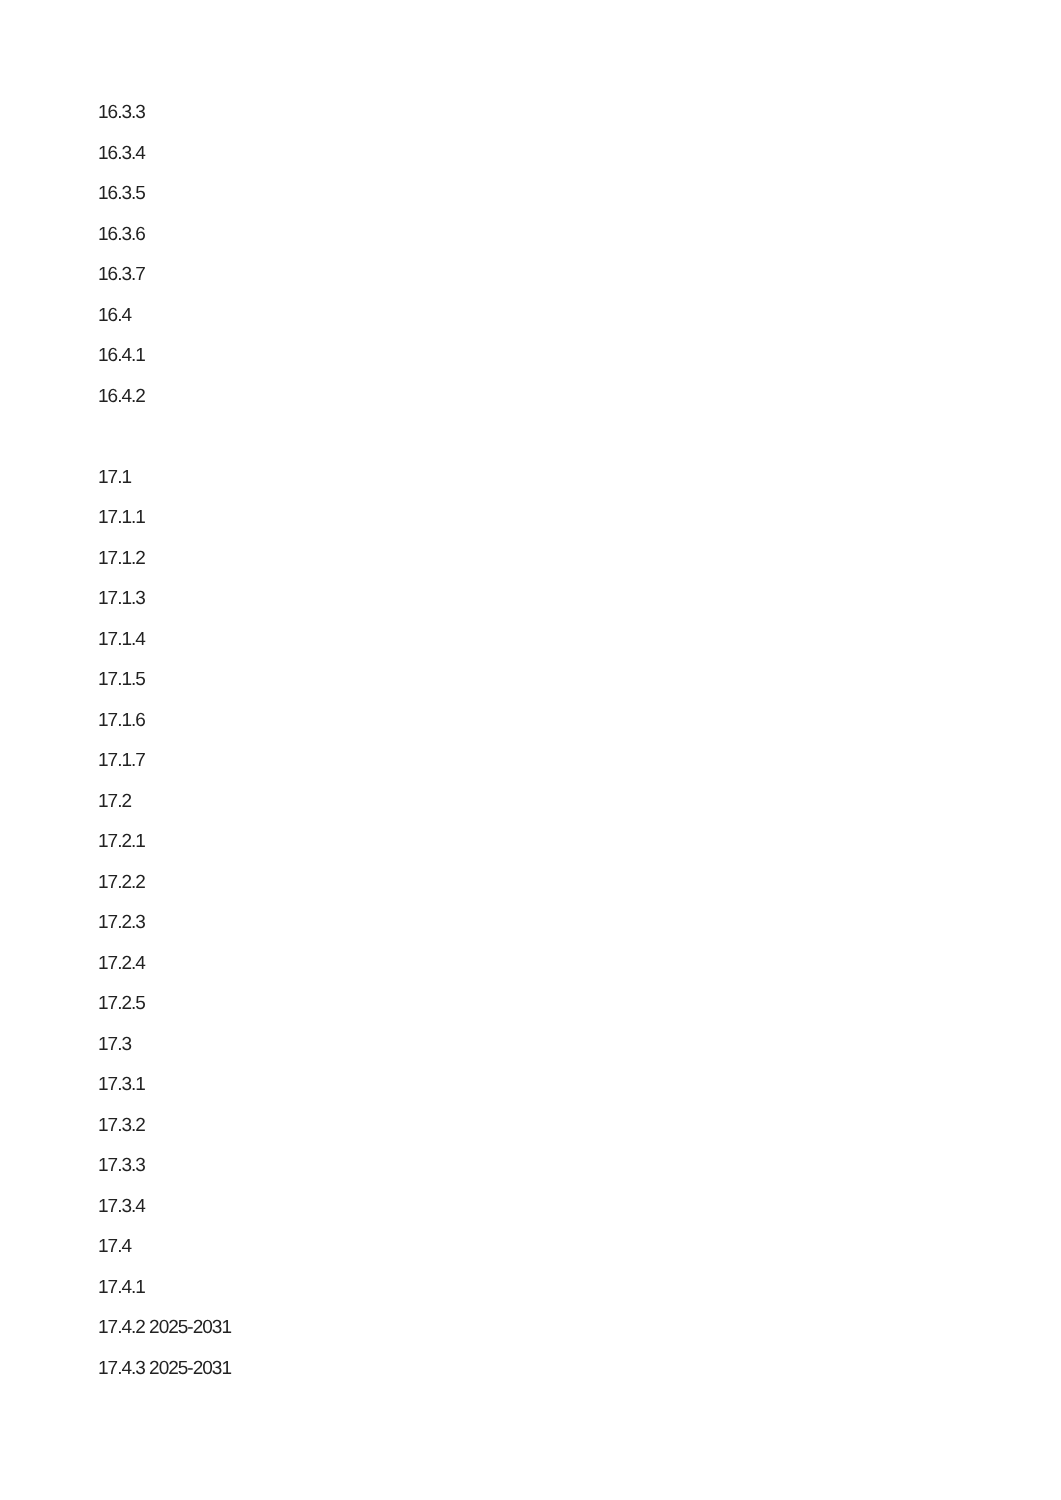16.3.3
16.3.4
16.3.5
16.3.6
16.3.7
16.4
16.4.1
16.4.2
17.1
17.1.1
17.1.2
17.1.3
17.1.4
17.1.5
17.1.6
17.1.7
17.2
17.2.1
17.2.2
17.2.3
17.2.4
17.2.5
17.3
17.3.1
17.3.2
17.3.3
17.3.4
17.4
17.4.1
17.4.2 2025-2031
17.4.3 2025-2031